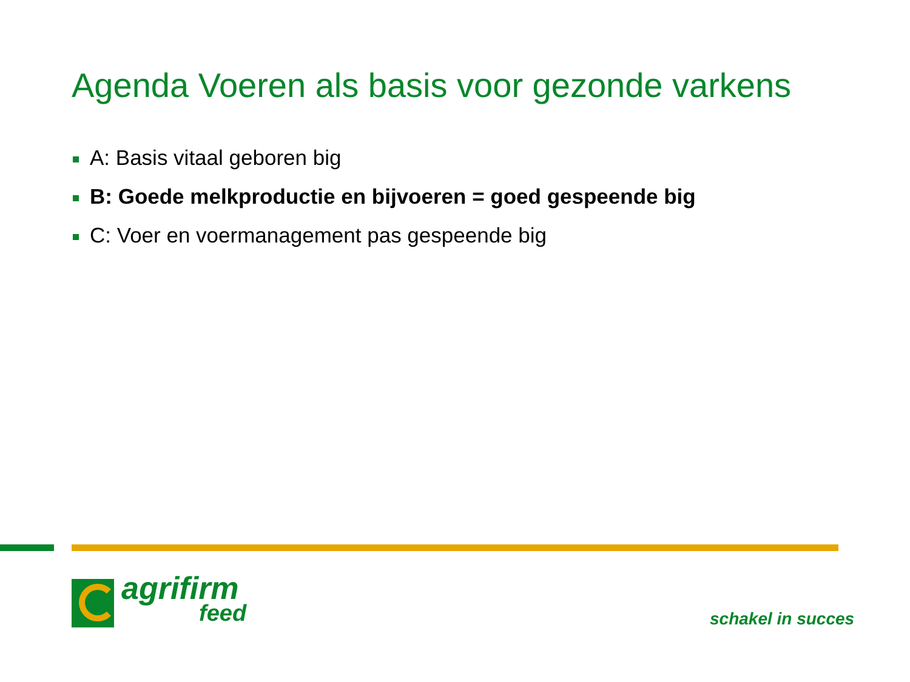Agenda Voeren als basis voor gezonde varkens
A: Basis vitaal geboren big
B: Goede melkproductie en bijvoeren = goed gespeende big
C: Voer en voermanagement pas gespeende big
agrifirm
feed
schakel in succes